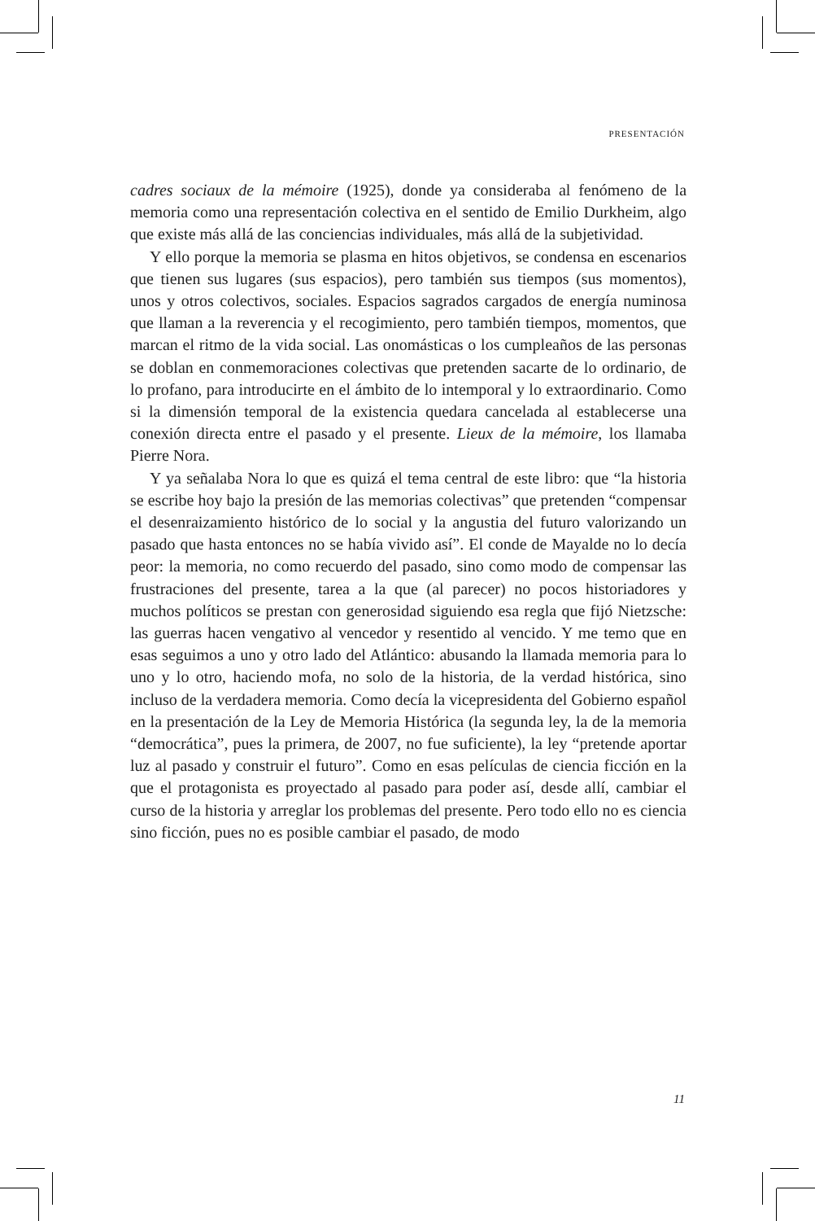PRESENTACIÓN
cadres sociaux de la mémoire (1925), donde ya consideraba al fenómeno de la memoria como una representación colectiva en el sentido de Emilio Durkheim, algo que existe más allá de las conciencias individuales, más allá de la subjetividad.
Y ello porque la memoria se plasma en hitos objetivos, se condensa en escenarios que tienen sus lugares (sus espacios), pero también sus tiempos (sus momentos), unos y otros colectivos, sociales. Espacios sagrados cargados de energía numinosa que llaman a la reverencia y el recogimiento, pero también tiempos, momentos, que marcan el ritmo de la vida social. Las onomásticas o los cumpleaños de las personas se doblan en conmemoraciones colectivas que pretenden sacarte de lo ordinario, de lo profano, para introducirte en el ámbito de lo intemporal y lo extraordinario. Como si la dimensión temporal de la existencia quedara cancelada al establecerse una conexión directa entre el pasado y el presente. Lieux de la mémoire, los llamaba Pierre Nora.
Y ya señalaba Nora lo que es quizá el tema central de este libro: que “la historia se escribe hoy bajo la presión de las memorias colectivas” que pretenden “compensar el desenraizamiento histórico de lo social y la angustia del futuro valorizando un pasado que hasta entonces no se había vivido así”. El conde de Mayalde no lo decía peor: la memoria, no como recuerdo del pasado, sino como modo de compensar las frustraciones del presente, tarea a la que (al parecer) no pocos historiadores y muchos políticos se prestan con generosidad siguiendo esa regla que fijó Nietzsche: las guerras hacen vengativo al vencedor y resentido al vencido. Y me temo que en esas seguimos a uno y otro lado del Atlántico: abusando la llamada memoria para lo uno y lo otro, haciendo mofa, no solo de la historia, de la verdad histórica, sino incluso de la verdadera memoria. Como decía la vicepresidenta del Gobierno español en la presentación de la Ley de Memoria Histórica (la segunda ley, la de la memoria “democrática”, pues la primera, de 2007, no fue suficiente), la ley “pretende aportar luz al pasado y construir el futuro”. Como en esas películas de ciencia ficción en la que el protagonista es proyectado al pasado para poder así, desde allí, cambiar el curso de la historia y arreglar los problemas del presente. Pero todo ello no es ciencia sino ficción, pues no es posible cambiar el pasado, de modo
11